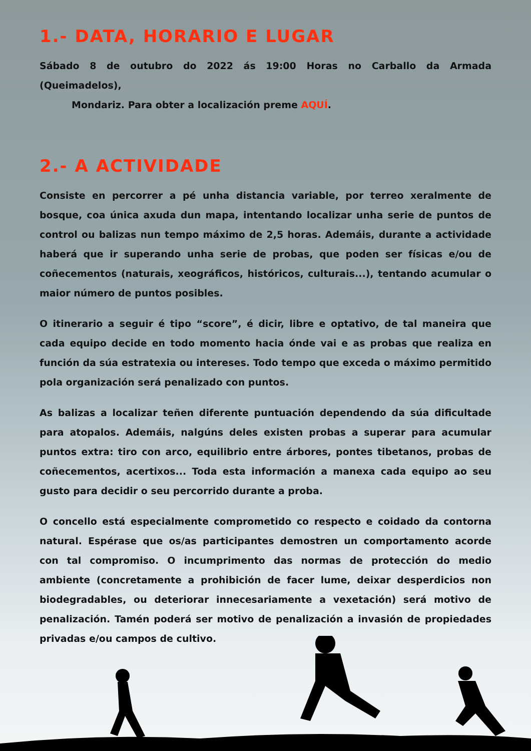1.- DATA, HORARIO E LUGAR
Sábado 8 de outubro do 2022 ás 19:00 Horas no Carballo da Armada (Queimadelos),
Mondariz. Para obter a localización preme AQUÍ.
2.- A ACTIVIDADE
Consiste en percorrer a pé unha distancia variable, por terreo xeralmente de bosque, coa única axuda dun mapa, intentando localizar unha serie de puntos de control ou balizas nun tempo máximo de 2,5 horas. Ademáis, durante a actividade haberá que ir superando unha serie de probas, que poden ser físicas e/ou de coñecementos (naturais, xeográficos, históricos, culturais...), tentando acumular o maior número de puntos posibles.
O itinerario a seguir é tipo “score”, é dicir, libre e optativo, de tal maneira que cada equipo decide en todo momento hacia ónde vai e as probas que realiza en función da súa estratexia ou intereses. Todo tempo que exceda o máximo permitido pola organización será penalizado con puntos.
As balizas a localizar teñen diferente puntuación dependendo da súa dificultade para atopalos. Ademáis, nalgúns deles existen probas a superar para acumular puntos extra: tiro con arco, equilibrio entre árbores, pontes tibetanos, probas de coñecementos, acertixos... Toda esta información a manexa cada equipo ao seu gusto para decidir o seu percorrido durante a proba.
O concello está especialmente comprometido co respecto e coidado da contorna natural. Espérase que os/as participantes demostren un comportamento acorde con tal compromiso. O incumprimento das normas de protección do medio ambiente (concretamente a prohibición de facer lume, deixar desperdicios non biodegradables, ou deteriorar innecesariamente a vexetación) será motivo de penalización. Tamén poderá ser motivo de penalización a invasión de propiedades privadas e/ou campos de cultivo.